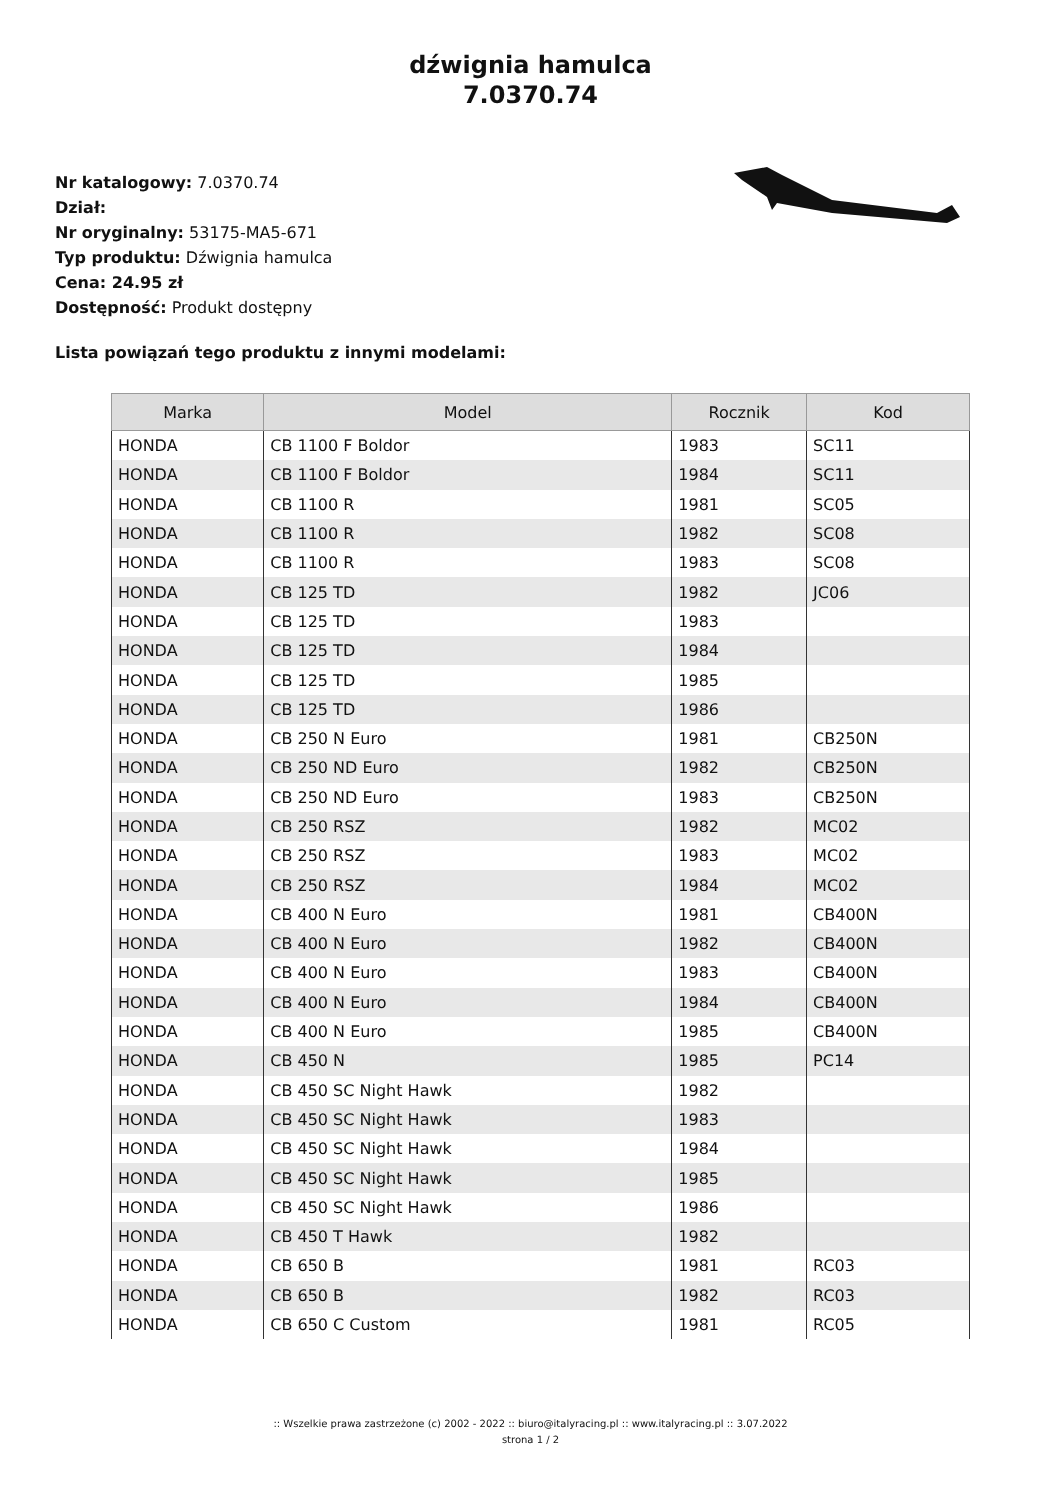dźwignia hamulca
7.0370.74
Nr katalogowy: 7.0370.74
Dział:
Nr oryginalny: 53175-MA5-671
Typ produktu: Dźwignia hamulca
Cena: 24.95 zł
Dostępność: Produkt dostępny
Lista powiązań tego produktu z innymi modelami:
| Marka | Model | Rocznik | Kod |
| --- | --- | --- | --- |
| HONDA | CB 1100 F Boldor | 1983 | SC11 |
| HONDA | CB 1100 F Boldor | 1984 | SC11 |
| HONDA | CB 1100 R | 1981 | SC05 |
| HONDA | CB 1100 R | 1982 | SC08 |
| HONDA | CB 1100 R | 1983 | SC08 |
| HONDA | CB 125 TD | 1982 | JC06 |
| HONDA | CB 125 TD | 1983 | |
| HONDA | CB 125 TD | 1984 | |
| HONDA | CB 125 TD | 1985 | |
| HONDA | CB 125 TD | 1986 | |
| HONDA | CB 250 N Euro | 1981 | CB250N |
| HONDA | CB 250 ND Euro | 1982 | CB250N |
| HONDA | CB 250 ND Euro | 1983 | CB250N |
| HONDA | CB 250 RSZ | 1982 | MC02 |
| HONDA | CB 250 RSZ | 1983 | MC02 |
| HONDA | CB 250 RSZ | 1984 | MC02 |
| HONDA | CB 400 N Euro | 1981 | CB400N |
| HONDA | CB 400 N Euro | 1982 | CB400N |
| HONDA | CB 400 N Euro | 1983 | CB400N |
| HONDA | CB 400 N Euro | 1984 | CB400N |
| HONDA | CB 400 N Euro | 1985 | CB400N |
| HONDA | CB 450 N | 1985 | PC14 |
| HONDA | CB 450 SC Night Hawk | 1982 | |
| HONDA | CB 450 SC Night Hawk | 1983 | |
| HONDA | CB 450 SC Night Hawk | 1984 | |
| HONDA | CB 450 SC Night Hawk | 1985 | |
| HONDA | CB 450 SC Night Hawk | 1986 | |
| HONDA | CB 450 T Hawk | 1982 | |
| HONDA | CB 650 B | 1981 | RC03 |
| HONDA | CB 650 B | 1982 | RC03 |
| HONDA | CB 650 C Custom | 1981 | RC05 |
:: Wszelkie prawa zastrzeżone (c) 2002 - 2022 :: biuro@italyracing.pl :: www.italyracing.pl :: 3.07.2022
strona 1 / 2